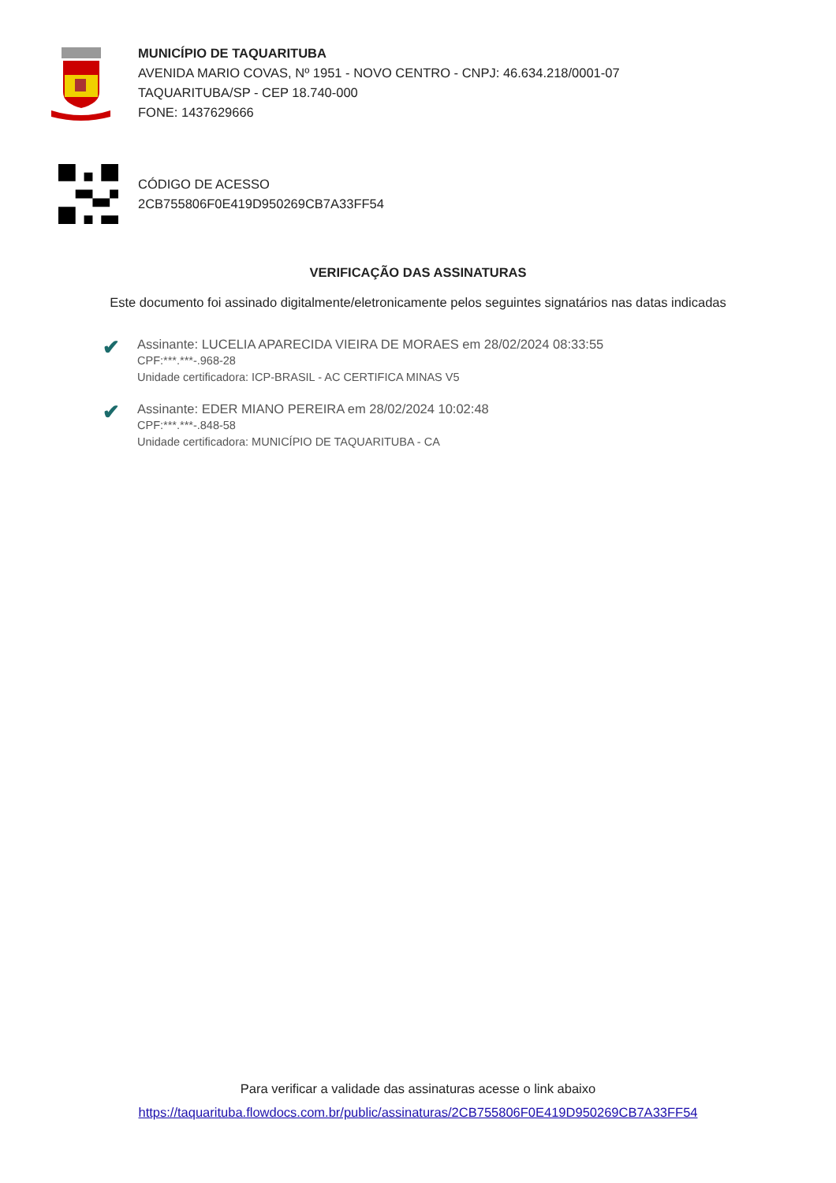MUNICÍPIO DE TAQUARITUBA
AVENIDA MARIO COVAS, Nº 1951 - NOVO CENTRO - CNPJ: 46.634.218/0001-07
TAQUARITUBA/SP - CEP 18.740-000
FONE: 1437629666
CÓDIGO DE ACESSO
2CB755806F0E419D950269CB7A33FF54
VERIFICAÇÃO DAS ASSINATURAS
Este documento foi assinado digitalmente/eletronicamente pelos seguintes signatários nas datas indicadas
✔
Assinante: LUCELIA APARECIDA VIEIRA DE MORAES em 28/02/2024 08:33:55
CPF:***.***-.968-28
Unidade certificadora: ICP-BRASIL - AC CERTIFICA MINAS V5
✔
Assinante: EDER MIANO PEREIRA em 28/02/2024 10:02:48
CPF:***.***-.848-58
Unidade certificadora: MUNICÍPIO DE TAQUARITUBA - CA
Para verificar a validade das assinaturas acesse o link abaixo
https://taquarituba.flowdocs.com.br/public/assinaturas/2CB755806F0E419D950269CB7A33FF54